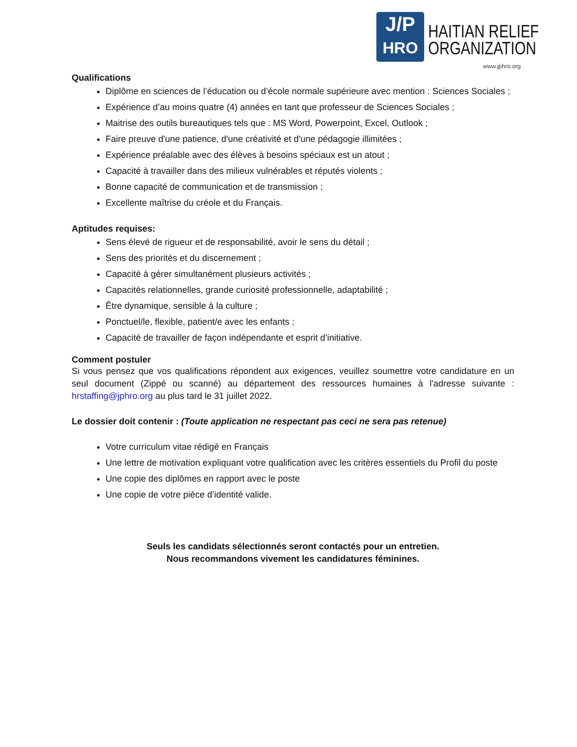J/P
HRO
HAITIAN RELIEF
ORGANIZATION
www.jphro.org
Qualifications
Diplôme en sciences de l’éducation ou d’école normale supérieure avec mention : Sciences Sociales ;
Expérience d’au moins quatre (4) années en tant que professeur de Sciences Sociales ;
Maitrise des outils bureautiques tels que : MS Word, Powerpoint, Excel, Outlook ;
Faire preuve d'une patience, d'une créativité et d'une pédagogie illimitées ;
Expérience préalable avec des élèves à besoins spéciaux est un atout ;
Capacité à travailler dans des milieux vulnérables et réputés violents ;
Bonne capacité de communication et de transmission ;
Excellente maîtrise du créole et du Français.
Aptitudes requises:
Sens élevé de rigueur et de responsabilité, avoir le sens du détail ;
Sens des priorités et du discernement ;
Capacité à gérer simultanément plusieurs activités ;
Capacités relationnelles, grande curiosité professionnelle, adaptabilité ;
Être dynamique, sensible à la culture ;
Ponctuel/le, flexible, patient/e avec les enfants ;
Capacité de travailler de façon indépendante et esprit d’initiative.
Comment postuler
Si vous pensez que vos qualifications répondent aux exigences, veuillez soumettre votre candidature en un seul document (Zippé ou scanné) au département des ressources humaines à l'adresse suivante : hrstaffing@jphro.org au plus tard le 31 juillet 2022.
Le dossier doit contenir : (Toute application ne respectant pas ceci ne sera pas retenue)
Votre curriculum vitae rédigé en Français
Une lettre de motivation expliquant votre qualification avec les critères essentiels du Profil du poste
Une copie des diplômes en rapport avec le poste
Une copie de votre pièce d’identité valide.
Seuls les candidats sélectionnés seront contactés pour un entretien.
Nous recommandons vivement les candidatures féminines.